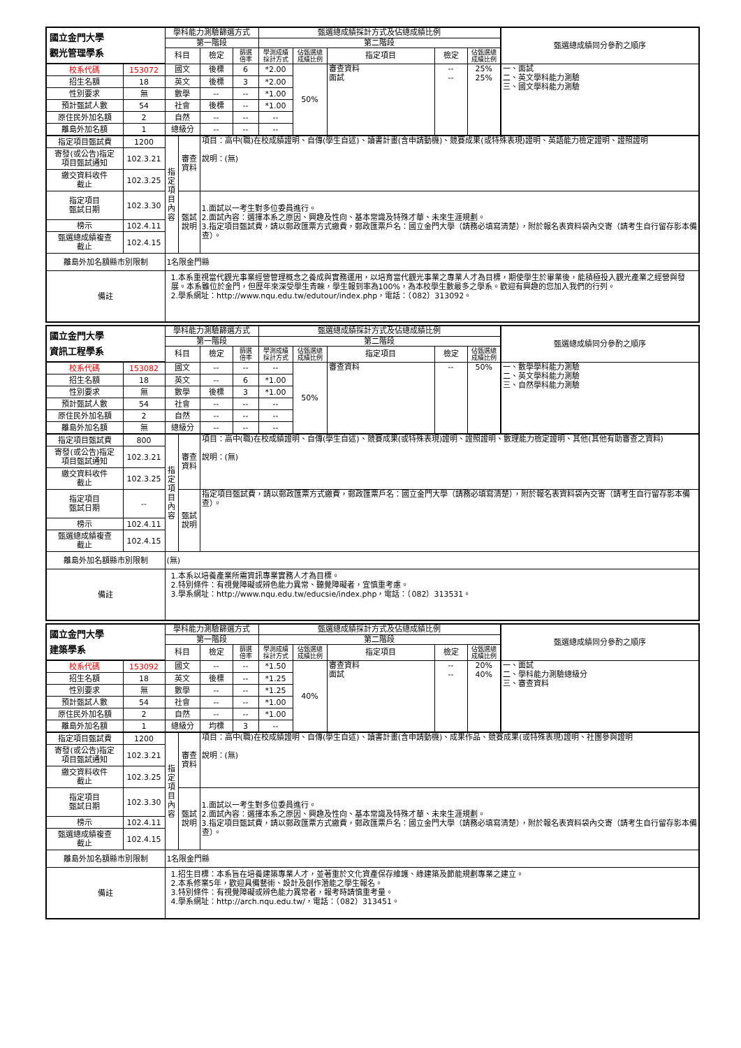| 國立金門大學 觀光管理學系 | | 學科能力測驗篩選方式 | | | | 甄選總成績採計方式及佔總成績比例 | | | | | 甄選總成績同分參酌之順序 |
| | | 第一階段 | | | | 第二階段 | | | | | |
| | | 科目 | | 檢定 | 篩選 倍率 | 學測成績 採計方式 | 佔甄選總 成績比例 | 指定項目 | 檢定 | 佔甄選總 成績比例 | |
| 校系代碼 | 153072 | 國文 | | 後標 | 6 | *2.00 | 50% | 審查資料 面試 | -- -- | 25% 25% | 一、面試 二、英文學科能力測驗 三、國文學科能力測驗 |
| 招生名額 | 18 | 英文 | | 後標 | 3 | *2.00 | | | | | |
| 性別要求 | 無 | 數學 | | -- | -- | *1.00 | | | | | |
| 預計甄試人數 | 54 | 社會 | | 後標 | -- | *1.00 | | | | | |
| 原住民外加名額 | 2 | 自然 | | -- | -- | -- | | | | | |
| 離島外加名額 | 1 | 總級分 | | -- | -- | -- | | | | | |
| 指定項目甄試費 | 1200 | 指定項目內容 | 審查 資料 | 項目：高中(職)在校成績證明、自傳(學生自述)、讀書計畫(含申請動機)、競賽成果(或特殊表現)證明、英語能力檢定證明、證照證明 說明：(無) | | | | | | | |
| 寄發(或公告)指定 項目甄試通知 | 102.3.21 | | | | | | | | | | |
| 繳交資料收件 截止 | 102.3.25 | | | | | | | | | | |
| 指定項目 甄試日期 | 102.3.30 | | 甄試 說明 | 1.面試以一考生對多位委員進行。 2.面試內容：選擇本系之原因、興趣及性向、基本常識及特殊才華、未來生涯規劃。 3.指定項目甄試費，請以郵政匯票方式繳費，郵政匯票戶名：國立金門大學（請務必填寫清楚），附於報名表資料袋內交寄（請考生自行留存影本備查）。 | | | | | | | |
| 榜示 | 102.4.11 | | | | | | | | | | |
| 甄選總成績複查 截止 | 102.4.15 | | | | | | | | | | |
| 離島外加名額縣市別限制 | | 1名限金門縣 | | | | | | | | | |
| 備註 | | 1.本系重視當代觀光事業經營管理概念之養成與實務運用，以培育當代觀光事業之專業人才為目標，期使學生於畢業後，能積極投入觀光產業之經營與發展。本系雖位於金門，但歷年來深受學生青睞，學生報到率為100%，為本校學生數最多之學系。歡迎有興趣的您加入我們的行列。 2.學系網址：http://www.nqu.edu.tw/edutour/index.php，電話：（082）313092。 | | | | | | | | | |
| 國立金門大學 資訊工程學系 | | 學科能力測驗篩選方式 | | | | 甄選總成績採計方式及佔總成績比例 | | | | | 甄選總成績同分參酌之順序 |
| | | 第一階段 | | | | 第二階段 | | | | | |
| | | 科目 | | 檢定 | 篩選 倍率 | 學測成績 採計方式 | 佔甄選總 成績比例 | 指定項目 | 檢定 | 佔甄選總 成績比例 | |
| 校系代碼 | 153082 | 國文 | | -- | -- | -- | 50% | 審查資料 | -- | 50% | 一、數學學科能力測驗 二、英文學科能力測驗 三、自然學科能力測驗 |
| 招生名額 | 18 | 英文 | | -- | 6 | *1.00 | | | | | |
| 性別要求 | 無 | 數學 | | 後標 | 3 | *1.00 | | | | | |
| 預計甄試人數 | 54 | 社會 | | -- | -- | -- | | | | | |
| 原住民外加名額 | 2 | 自然 | | -- | -- | -- | | | | | |
| 離島外加名額 | 無 | 總級分 | | -- | -- | -- | | | | | |
| 指定項目甄試費 | 800 | 指定項目內容 | 審查 資料 | 項目：高中(職)在校成績證明、自傳(學生自述)、競賽成果(或特殊表現)證明、證照證明、數理能力檢定證明、其他(其他有助審查之資料) 說明：(無) | | | | | | | |
| 寄發(或公告)指定 項目甄試通知 | 102.3.21 | | | | | | | | | | |
| 繳交資料收件 截止 | 102.3.25 | | | | | | | | | | |
| 指定項目 甄試日期 | -- | | 甄試 說明 | 指定項目甄試費，請以郵政匯票方式繳費，郵政匯票戶名：國立金門大學（請務必填寫清楚），附於報名表資料袋內交寄（請考生自行留存影本備查）。 | | | | | | | |
| 榜示 | 102.4.11 | | | | | | | | | | |
| 甄選總成績複查 截止 | 102.4.15 | | | | | | | | | | |
| 離島外加名額縣市別限制 | | (無) | | | | | | | | | |
| 備註 | | 1.本系以培養產業所需資訊專業實務人才為目標。 2.特別條件：有視覺障礙或辨色能力異常、聽覺障礙者，宜慎重考慮。 3.學系網址：http://www.nqu.edu.tw/educsie/index.php，電話：（082）313531。 | | | | | | | | | |
| 國立金門大學 建築學系 | | 學科能力測驗篩選方式 | | | | 甄選總成績採計方式及佔總成績比例 | | | | | 甄選總成績同分參酌之順序 |
| | | 第一階段 | | | | 第二階段 | | | | | |
| | | 科目 | | 檢定 | 篩選 倍率 | 學測成績 採計方式 | 佔甄選總 成績比例 | 指定項目 | 檢定 | 佔甄選總 成績比例 | |
| 校系代碼 | 153092 | 國文 | | -- | -- | *1.50 | 40% | 審查資料 面試 | -- -- | 20% 40% | 一、面試 二、學科能力測驗總級分 三、審查資料 |
| 招生名額 | 18 | 英文 | | 後標 | -- | *1.25 | | | | | |
| 性別要求 | 無 | 數學 | | -- | -- | *1.25 | | | | | |
| 預計甄試人數 | 54 | 社會 | | -- | -- | *1.00 | | | | | |
| 原住民外加名額 | 2 | 自然 | | -- | -- | *1.00 | | | | | |
| 離島外加名額 | 1 | 總級分 | | 均標 | 3 | -- | | | | | |
| 指定項目甄試費 | 1200 | 指定項目內容 | 審查 資料 | 項目：高中(職)在校成績證明、自傳(學生自述)、讀書計畫(含申請動機)、成果作品、競賽成果(或特殊表現)證明、社團參與證明 說明：(無) | | | | | | | |
| 寄發(或公告)指定 項目甄試通知 | 102.3.21 | | | | | | | | | | |
| 繳交資料收件 截止 | 102.3.25 | | | | | | | | | | |
| 指定項目 甄試日期 | 102.3.30 | | 甄試 說明 | 1.面試以一考生對多位委員進行。 2.面試內容：選擇本系之原因、興趣及性向、基本常識及特殊才華、未來生涯規劃。 3.指定項目甄試費，請以郵政匯票方式繳費，郵政匯票戶名：國立金門大學（請務必填寫清楚），附於報名表資料袋內交寄（請考生自行留存影本備查）。 | | | | | | | |
| 榜示 | 102.4.11 | | | | | | | | | | |
| 甄選總成績複查 截止 | 102.4.15 | | | | | | | | | | |
| 離島外加名額縣市別限制 | | 1名限金門縣 | | | | | | | | | |
| 備註 | | 1.招生目標：本系旨在培養建築專業人才，並著重於文化資產保存維護、綠建築及節能規劃專業之建立。 2.本系修業5年，歡迎具備藝術、設計及創作潛能之學生報名。 3.特別條件：有視覺障礙或辨色能力異常者，報考時請慎重考量。 4.學系網址：http://arch.nqu.edu.tw/，電話：（082）313451。 | | | | | | | | | |